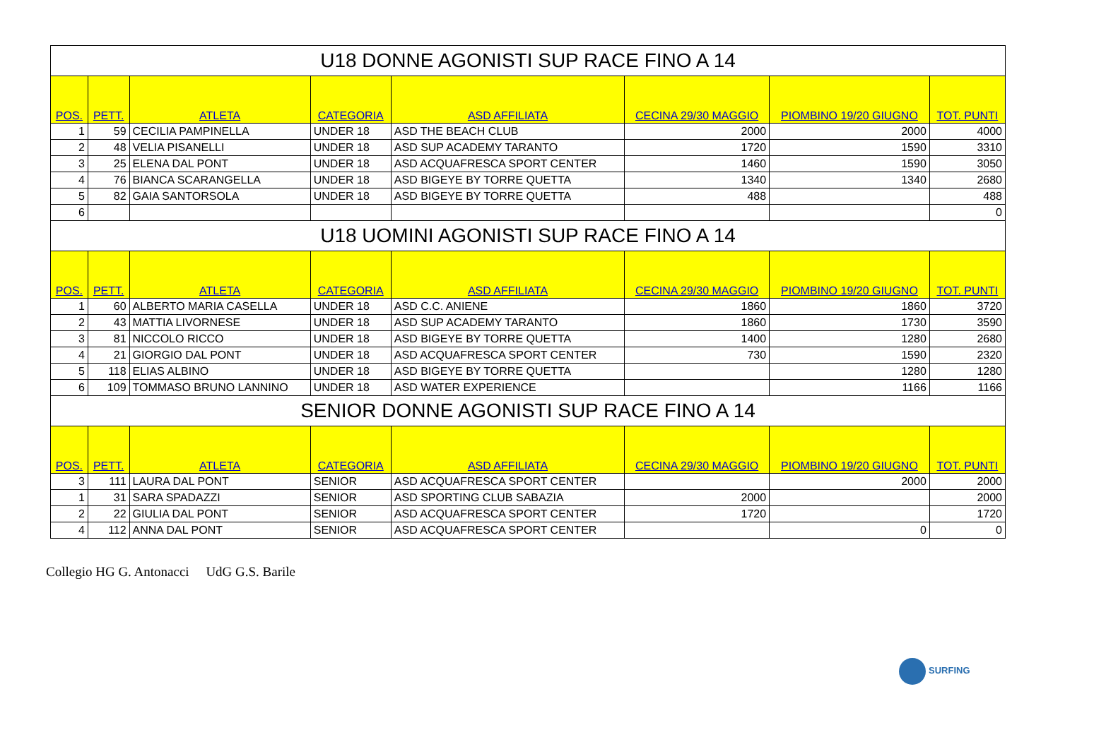| U18 DONNE AGONISTI SUP RACE FINO A 14 | | | | | | | |
| --- | --- | --- | --- | --- | --- | --- | --- |
| POS. | PETT. | ATLETA | CATEGORIA | ASD AFFILIATA | CECINA 29/30 MAGGIO | PIOMBINO 19/20 GIUGNO | TOT. PUNTI |
| 1 | 59 | CECILIA PAMPINELLA | UNDER 18 | ASD THE BEACH CLUB | 2000 | 2000 | 4000 |
| 2 | 48 | VELIA PISANELLI | UNDER 18 | ASD SUP ACADEMY TARANTO | 1720 | 1590 | 3310 |
| 3 | 25 | ELENA DAL PONT | UNDER 18 | ASD ACQUAFRESCA SPORT CENTER | 1460 | 1590 | 3050 |
| 4 | 76 | BIANCA SCARANGELLA | UNDER 18 | ASD BIGEYE BY TORRE QUETTA | 1340 | 1340 | 2680 |
| 5 | 82 | GAIA SANTORSOLA | UNDER 18 | ASD BIGEYE BY TORRE QUETTA | 488 | | 488 |
| 6 | | | | | | | 0 |
| U18 UOMINI AGONISTI SUP RACE FINO A 14 | | | | | | | |
| POS. | PETT. | ATLETA | CATEGORIA | ASD AFFILIATA | CECINA 29/30 MAGGIO | PIOMBINO 19/20 GIUGNO | TOT. PUNTI |
| 1 | 60 | ALBERTO MARIA CASELLA | UNDER 18 | ASD C.C. ANIENE | 1860 | 1860 | 3720 |
| 2 | 43 | MATTIA LIVORNESE | UNDER 18 | ASD SUP ACADEMY TARANTO | 1860 | 1730 | 3590 |
| 3 | 81 | NICCOLO RICCO | UNDER 18 | ASD BIGEYE BY TORRE QUETTA | 1400 | 1280 | 2680 |
| 4 | 21 | GIORGIO DAL PONT | UNDER 18 | ASD ACQUAFRESCA SPORT CENTER | 730 | 1590 | 2320 |
| 5 | 118 | ELIAS ALBINO | UNDER 18 | ASD BIGEYE BY TORRE QUETTA | | 1280 | 1280 |
| 6 | 109 | TOMMASO BRUNO LANNINO | UNDER 18 | ASD WATER EXPERIENCE | | 1166 | 1166 |
| SENIOR DONNE AGONISTI SUP RACE FINO A 14 | | | | | | | |
| POS. | PETT. | ATLETA | CATEGORIA | ASD AFFILIATA | CECINA 29/30 MAGGIO | PIOMBINO 19/20 GIUGNO | TOT. PUNTI |
| 3 | 111 | LAURA DAL PONT | SENIOR | ASD ACQUAFRESCA SPORT CENTER | | 2000 | 2000 |
| 1 | 31 | SARA SPADAZZI | SENIOR | ASD SPORTING CLUB SABAZIA | 2000 | | 2000 |
| 2 | 22 | GIULIA DAL PONT | SENIOR | ASD ACQUAFRESCA SPORT CENTER | 1720 | | 1720 |
| 4 | 112 | ANNA DAL PONT | SENIOR | ASD ACQUAFRESCA SPORT CENTER | | 0 | 0 |
Collegio HG G. Antonacci UdG G.S. Barile
SURFING